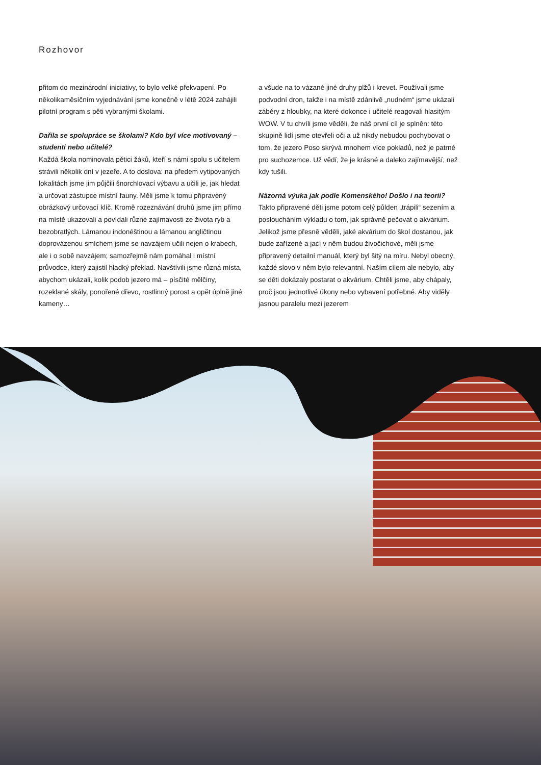Rozhovor
přitom do mezinárodní iniciativy, to bylo velké překvapení. Po několikaměsíčním vyjednávání jsme konečně v létě 2024 zahájili pilotní program s pěti vybranými školami.
Dařila se spolupráce se školami? Kdo byl více motivovaný – studenti nebo učitelé?
Každá škola nominovala pětici žáků, kteří s námi spolu s učitelem strávili několik dní v jezeře. A to doslova: na předem vytipovaných lokalitách jsme jim půjčili šnorchlovací výbavu a učili je, jak hledat a určovat zástupce místní fauny. Měli jsme k tomu připravený obrázkový určovací klíč. Kromě rozeznávání druhů jsme jim přímo na místě ukazovali a povídali různé zajímavosti ze života ryb a bezobratlých. Lámanou indonéštinou a lámanou angličtinou doprovázenou smíchem jsme se navzájem učili nejen o krabech, ale i o sobě navzájem; samozřejmě nám pomáhal i místní průvodce, který zajistil hladký překlad. Navštívili jsme různá místa, abychom ukázali, kolik podob jezero má – písčité mělčiny, rozeklané skály, ponořené dřevo, rostlinný porost a opět úplně jiné kameny…
a všude na to vázané jiné druhy plžů i krevet. Používali jsme podvodní dron, takže i na místě zdánlivě „nudném“ jsme ukázali záběry z hloubky, na které dokonce i učitelé reagovali hlasitým WOW. V tu chvíli jsme věděli, že náš první cíl je splněn: této skupině lidí jsme otevřeli oči a už nikdy nebudou pochybovat o tom, že jezero Poso skrývá mnohem více pokladů, než je patrné pro suchozemce. Už vědí, že je krásné a daleko zajímavější, než kdy tušili.
Názorná výuka jak podle Komenského! Došlo i na teorii?
Takto připravené děti jsme potom celý půlden „trápili“ sezením a posloucháním výkladu o tom, jak správně pečovat o akvárium. Jelikož jsme přesně věděli, jaké akvárium do škol dostanou, jak bude zařízené a jací v něm budou živočichové, měli jsme připravený detailní manuál, který byl šitý na míru. Nebyl obecný, každé slovo v něm bylo relevantní. Naším cílem ale nebylo, aby se děti dokázaly postarat o akvárium. Chtěli jsme, aby chápaly, proč jsou jednotlivé úkony nebo vybavení potřebné. Aby viděly jasnou paralelu mezi jezerem